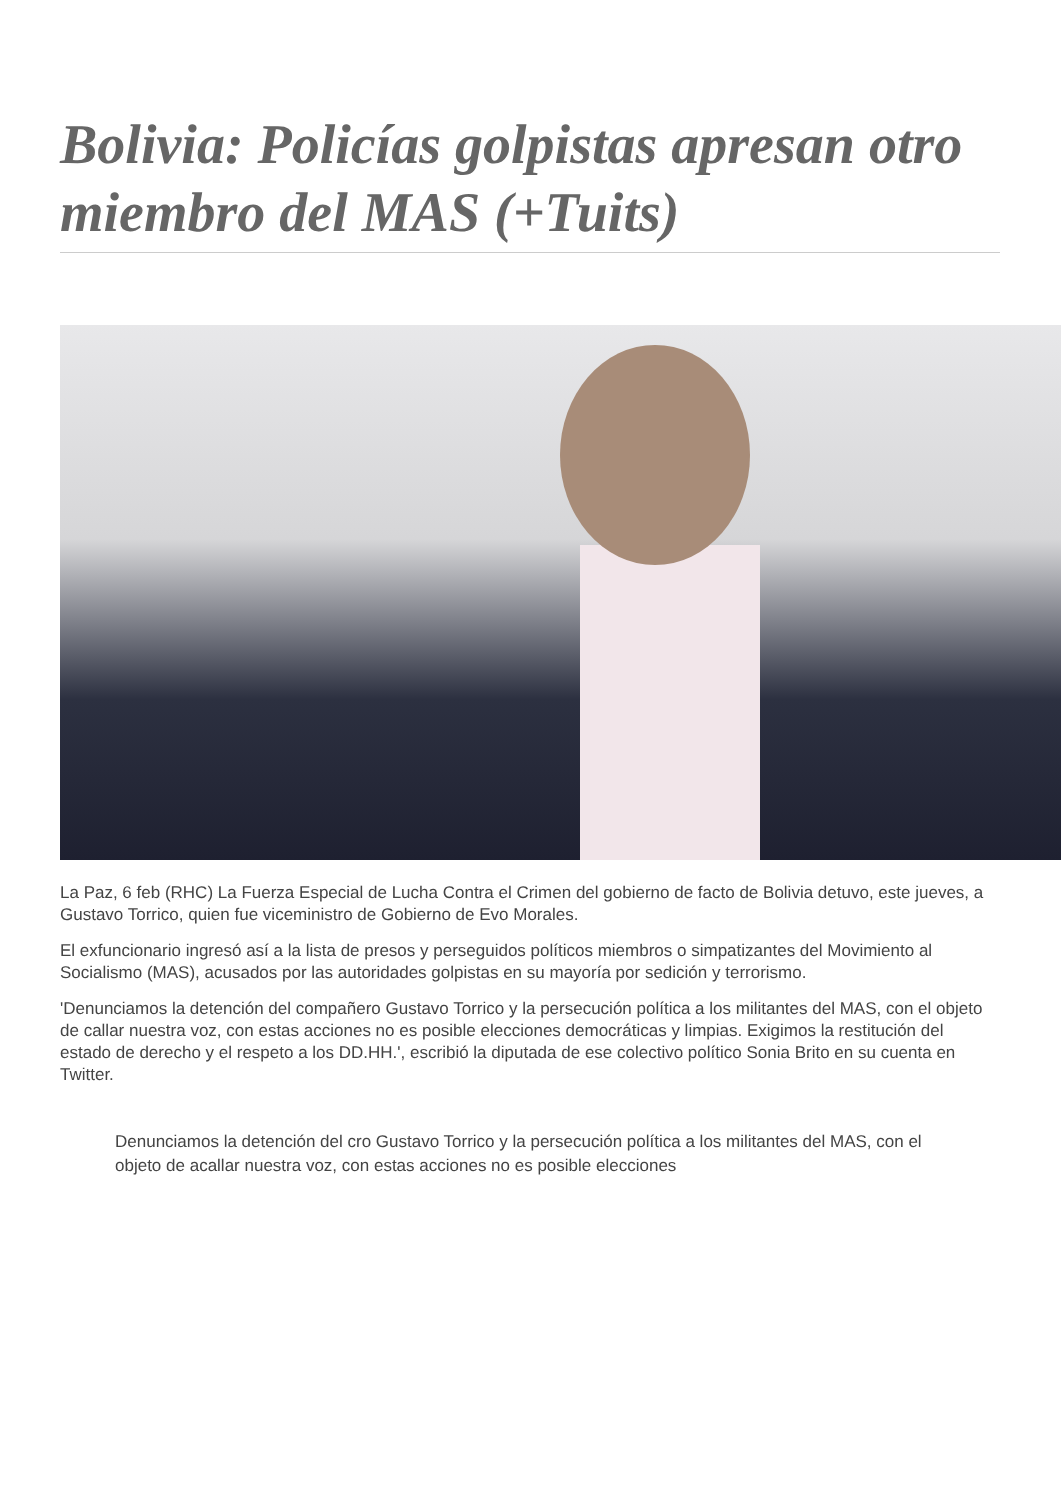Bolivia: Policías golpistas apresan otro miembro del MAS (+Tuits)
La Paz, 6 feb (RHC) La Fuerza Especial de Lucha Contra el Crimen del gobierno de facto de Bolivia detuvo, este jueves, a Gustavo Torrico, quien fue viceministro de Gobierno de Evo Morales.
El exfuncionario ingresó así a la lista de presos y perseguidos políticos miembros o simpatizantes del Movimiento al Socialismo (MAS), acusados por las autoridades golpistas en su mayoría por sedición y terrorismo.
'Denunciamos la detención del compañero Gustavo Torrico y la persecución política a los militantes del MAS, con el objeto de callar nuestra voz, con estas acciones no es posible elecciones democráticas y limpias. Exigimos la restitución del estado de derecho y el respeto a los DD.HH.', escribió la diputada de ese colectivo político Sonia Brito en su cuenta en Twitter.
Denunciamos la detención del cro Gustavo Torrico y la persecución política a los militantes del MAS, con el objeto de acallar nuestra voz, con estas acciones no es posible elecciones